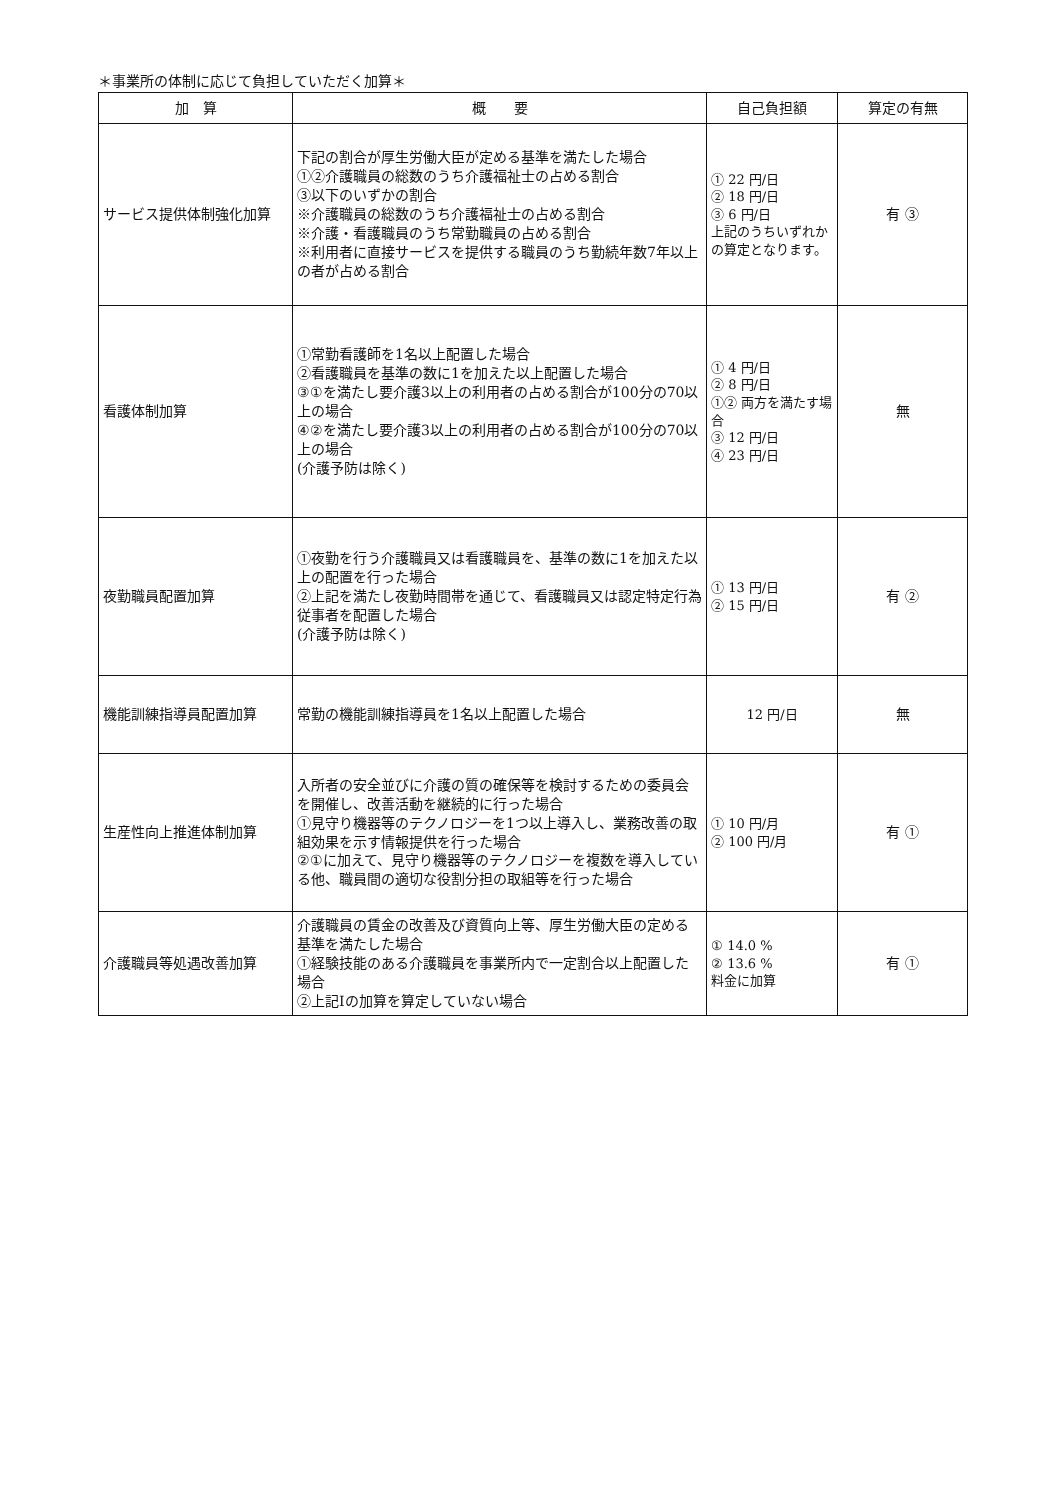＊事業所の体制に応じて負担していただく加算＊
| 加 算 | 概 要 | 自己負担額 | 算定の有無 |
| --- | --- | --- | --- |
| サービス提供体制強化加算 | 下記の割合が厚生労働大臣が定める基準を満たした場合 ①②介護職員の総数のうち介護福祉士の占める割合 ③以下のいずかの割合 ※介護職員の総数のうち介護福祉士の占める割合 ※介護・看護職員のうち常勤職員の占める割合 ※利用者に直接サービスを提供する職員のうち勤続年数7年以上の者が占める割合 | ① 22 円/日 ② 18 円/日 ③ 6 円/日 上記のうちいずれかの算定となります。 | 有 ③ |
| 看護体制加算 | ①常勤看護師を1名以上配置した場合 ②看護職員を基準の数に1を加えた以上配置した場合 ③①を満たし要介護3以上の利用者の占める割合が100分の70以上の場合 ④②を満たし要介護3以上の利用者の占める割合が100分の70以上の場合 (介護予防は除く) | ① 4 円/日 ② 8 円/日 ①② 両方を満たす場合 ③ 12 円/日 ④ 23 円/日 | 無 |
| 夜勤職員配置加算 | ①夜勤を行う介護職員又は看護職員を、基準の数に1を加えた以上の配置を行った場合 ②上記を満たし夜勤時間帯を通じて、看護職員又は認定特定行為従事者を配置した場合 (介護予防は除く) | ① 13 円/日 ② 15 円/日 | 有 ② |
| 機能訓練指導員配置加算 | 常勤の機能訓練指導員を1名以上配置した場合 | 12 円/日 | 無 |
| 生産性向上推進体制加算 | 入所者の安全並びに介護の質の確保等を検討するための委員会を開催し、改善活動を継続的に行った場合 ①見守り機器等のテクノロジーを1つ以上導入し、業務改善の取組効果を示す情報提供を行った場合 ②①に加えて、見守り機器等のテクノロジーを複数を導入している他、職員間の適切な役割分担の取組等を行った場合 | ① 10 円/月 ② 100 円/月 | 有 ① |
| 介護職員等処遇改善加算 | 介護職員の賃金の改善及び資質向上等、厚生労働大臣の定める基準を満たした場合 ①経験技能のある介護職員を事業所内で一定割合以上配置した場合 ②上記Ⅰの加算を算定していない場合 | ① 14.0 % ② 13.6 % 料金に加算 | 有 ① |